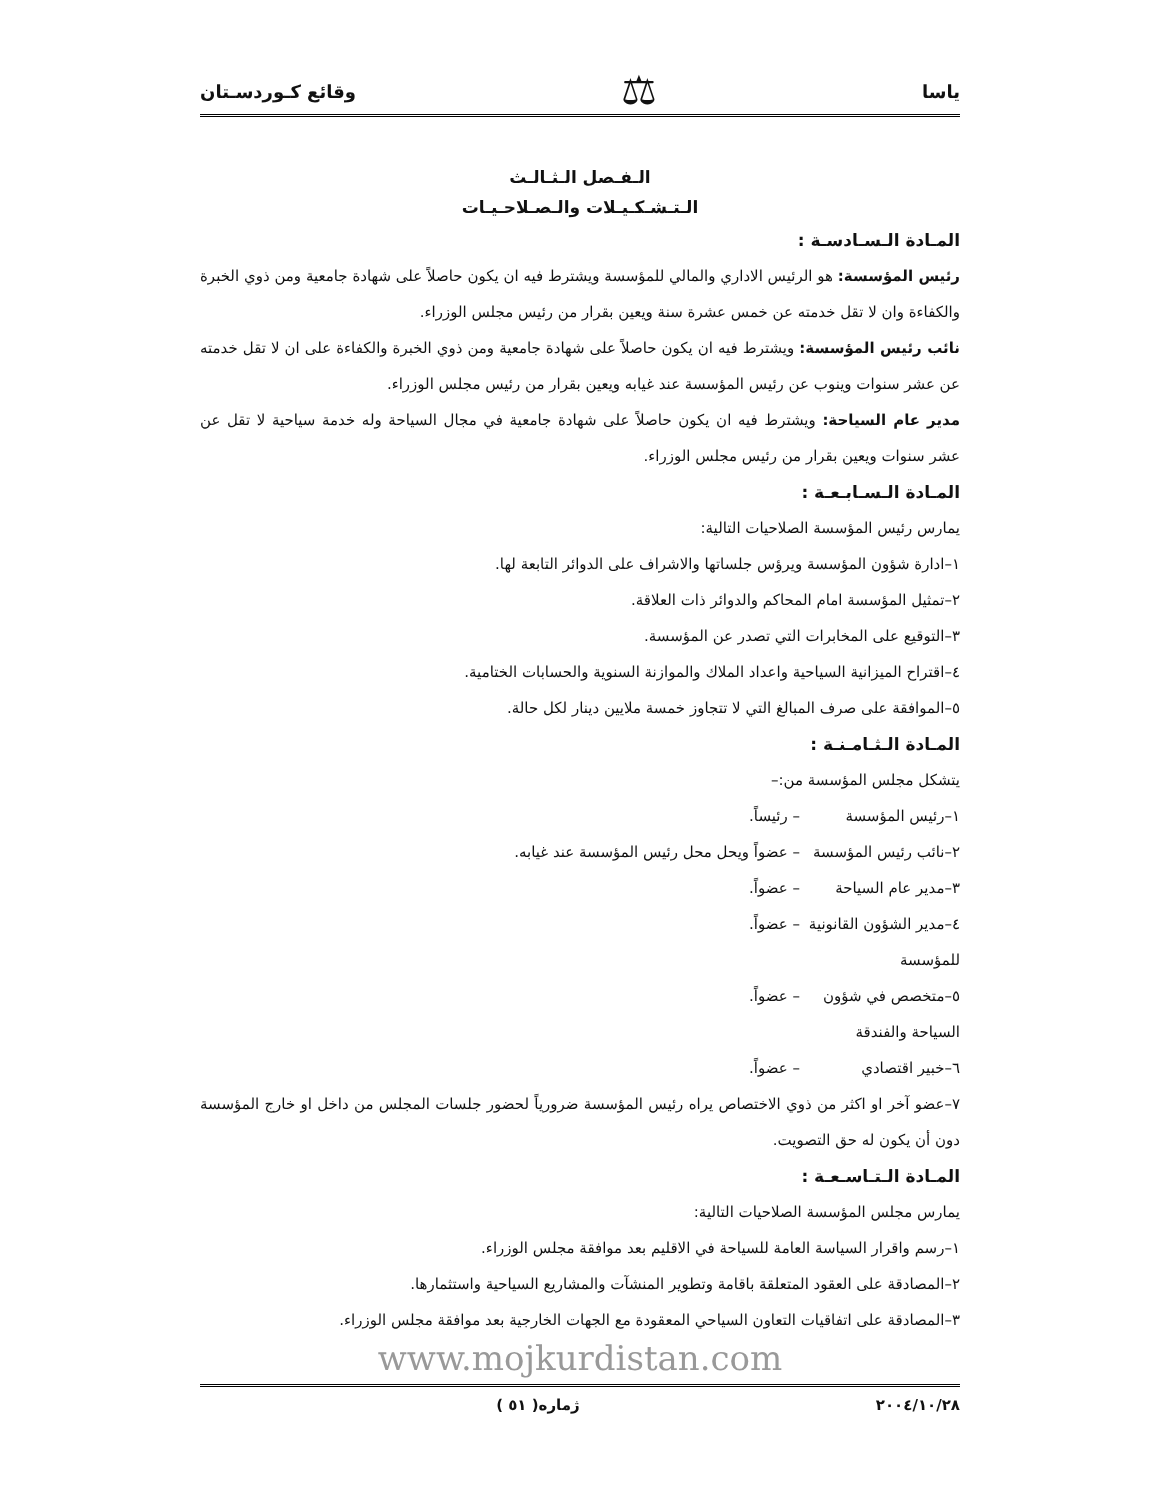ياسا ⚖ وقائع كـوردسـتان
الـفـصل الـثـالـث
الـتـشـكـيـلات والـصـلاحـيـات
المـادة الـسـادسـة :
رئيس المؤسسة: هو الرئيس الاداري والمالي للمؤسسة ويشترط فيه ان يكون حاصلاً على شهادة جامعية ومن ذوي الخبرة والكفاءة وان لا تقل خدمته عن خمس عشرة سنة ويعين بقرار من رئيس مجلس الوزراء.
نائب رئيس المؤسسة: ويشترط فيه ان يكون حاصلاً على شهادة جامعية ومن ذوي الخبرة والكفاءة على ان لا تقل خدمته عن عشر سنوات وينوب عن رئيس المؤسسة عند غيابه ويعين بقرار من رئيس مجلس الوزراء.
مدير عام السياحة: ويشترط فيه ان يكون حاصلاً على شهادة جامعية في مجال السياحة وله خدمة سياحية لا تقل عن عشر سنوات ويعين بقرار من رئيس مجلس الوزراء.
المـادة الـسـابـعـة :
يمارس رئيس المؤسسة الصلاحيات التالية:
١–ادارة شؤون المؤسسة ويرؤس جلساتها والاشراف على الدوائر التابعة لها.
٢–تمثيل المؤسسة امام المحاكم والدوائر ذات العلاقة.
٣–التوقيع على المخابرات التي تصدر عن المؤسسة.
٤–اقتراح الميزانية السياحية واعداد الملاك والموازنة السنوية والحسابات الختامية.
٥–الموافقة على صرف المبالغ التي لا تتجاوز خمسة ملايين دينار لكل حالة.
المـادة الـثـامـنـة :
يتشكل مجلس المؤسسة من:–
١–رئيس المؤسسة – رئيساً.
٢–نائب رئيس المؤسسة – عضواً ويحل محل رئيس المؤسسة عند غيابه.
٣–مدير عام السياحة – عضواً.
٤–مدير الشؤون القانونية للمؤسسة – عضواً.
٥–متخصص في شؤون السياحة والفندقة – عضواً.
٦–خبير اقتصادي – عضواً.
٧–عضو آخر او اكثر من ذوي الاختصاص يراه رئيس المؤسسة ضرورياً لحضور جلسات المجلس من داخل او خارج المؤسسة دون أن يكون له حق التصويت.
المـادة الـتـاسـعـة :
يمارس مجلس المؤسسة الصلاحيات التالية:
١–رسم واقرار السياسة العامة للسياحة في الاقليم بعد موافقة مجلس الوزراء.
٢–المصادقة على العقود المتعلقة باقامة وتطوير المنشآت والمشاريع السياحية واستثمارها.
٣–المصادقة على اتفاقيات التعاون السياحي المعقودة مع الجهات الخارجية بعد موافقة مجلس الوزراء.
www.mojkurdistan.com
٢٠٠٤/١٠/٢٨ ژماره( ٥١ )